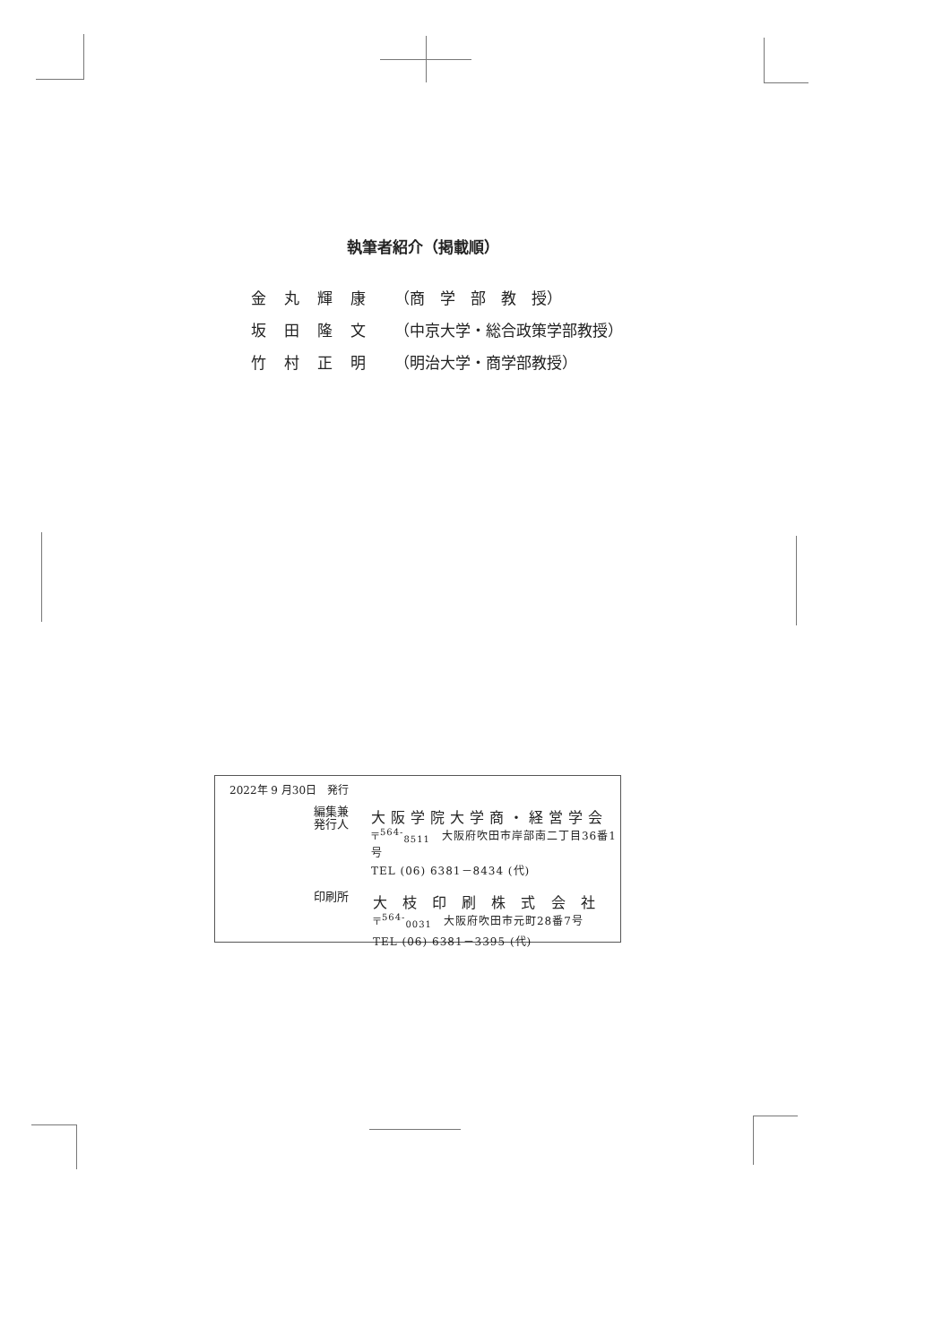執筆者紹介（掲載順）
金丸輝康 （商　学　部　教　授）
坂田隆文 （中京大学・総合政策学部教授）
竹村正明 （明治大学・商学部教授）
2022年 9 月30日　発行
編集兼
発行人
大阪学院大学商・経営学会
〒<sup>564-</sup><sub>8511</sub>　大阪府吹田市岸部南二丁目36番1号
TEL (06) 6381－8434 (代)
印刷所
大 枝 印 刷 株 式 会 社
〒<sup>564-</sup><sub>0031</sub>　大阪府吹田市元町28番7号
TEL (06) 6381－3395 (代)